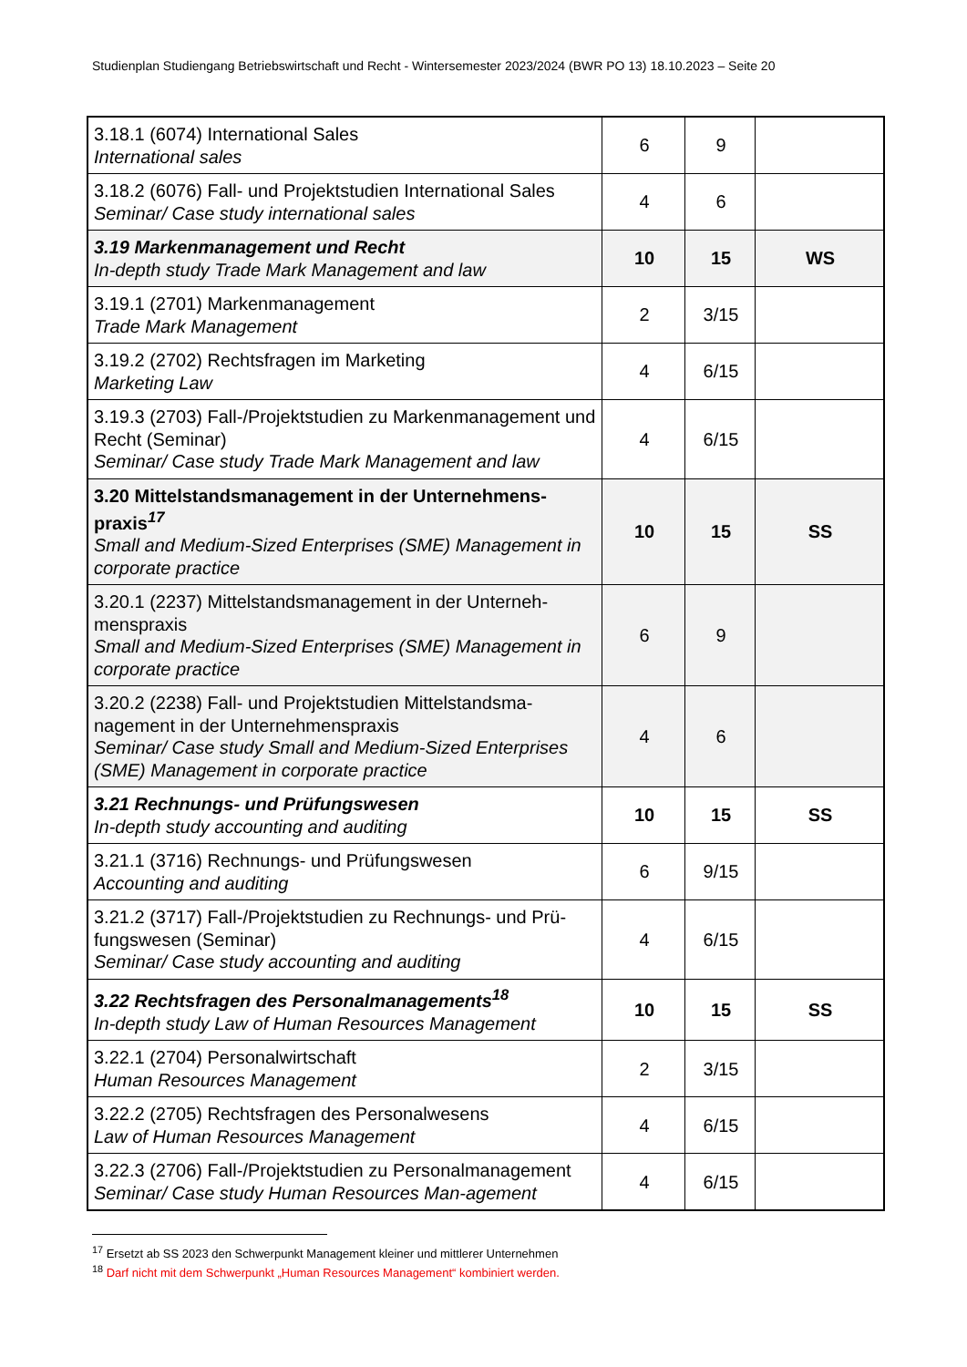Studienplan Studiengang Betriebswirtschaft und Recht - Wintersemester 2023/2024 (BWR PO 13) 18.10.2023 – Seite 20
| 3.18.1 (6074) International Sales International sales | 6 | 9 | |
| 3.18.2 (6076) Fall- und Projektstudien International Sales Seminar/ Case study international sales | 4 | 6 | |
| 3.19 Markenmanagement und Recht In-depth study Trade Mark Management and law | 10 | 15 | WS |
| 3.19.1 (2701) Markenmanagement Trade Mark Management | 2 | 3/15 | |
| 3.19.2 (2702) Rechtsfragen im Marketing Marketing Law | 4 | 6/15 | |
| 3.19.3 (2703) Fall-/Projektstudien zu Markenmanagement und Recht (Seminar) Seminar/ Case study Trade Mark Management and law | 4 | 6/15 | |
| 3.20 Mittelstandsmanagement in der Unternehmens-praxis<sup>17</sup> Small and Medium-Sized Enterprises (SME) Management in corporate practice | 10 | 15 | SS |
| 3.20.1 (2237) Mittelstandsmanagement in der Unterneh-menspraxis Small and Medium-Sized Enterprises (SME) Management in corporate practice | 6 | 9 | |
| 3.20.2 (2238) Fall- und Projektstudien Mittelstandsma-nagement in der Unternehmenspraxis Seminar/ Case study Small and Medium-Sized Enterprises (SME) Management in corporate practice | 4 | 6 | |
| 3.21 Rechnungs- und Prüfungswesen In-depth study accounting and auditing | 10 | 15 | SS |
| 3.21.1 (3716) Rechnungs- und Prüfungswesen Accounting and auditing | 6 | 9/15 | |
| 3.21.2 (3717) Fall-/Projektstudien zu Rechnungs- und Prü-fungswesen (Seminar) Seminar/ Case study accounting and auditing | 4 | 6/15 | |
| 3.22 Rechtsfragen des Personalmanagements<sup>18</sup> In-depth study Law of Human Resources Management | 10 | 15 | SS |
| 3.22.1 (2704) Personalwirtschaft Human Resources Management | 2 | 3/15 | |
| 3.22.2 (2705) Rechtsfragen des Personalwesens Law of Human Resources Management | 4 | 6/15 | |
| 3.22.3 (2706) Fall-/Projektstudien zu Personalmanagement Seminar/ Case study Human Resources Man-agement | 4 | 6/15 | |
<sup>17</sup> Ersetzt ab SS 2023 den Schwerpunkt Management kleiner und mittlerer Unternehmen
<sup>18</sup> Darf nicht mit dem Schwerpunkt „Human Resources Management“ kombiniert werden.